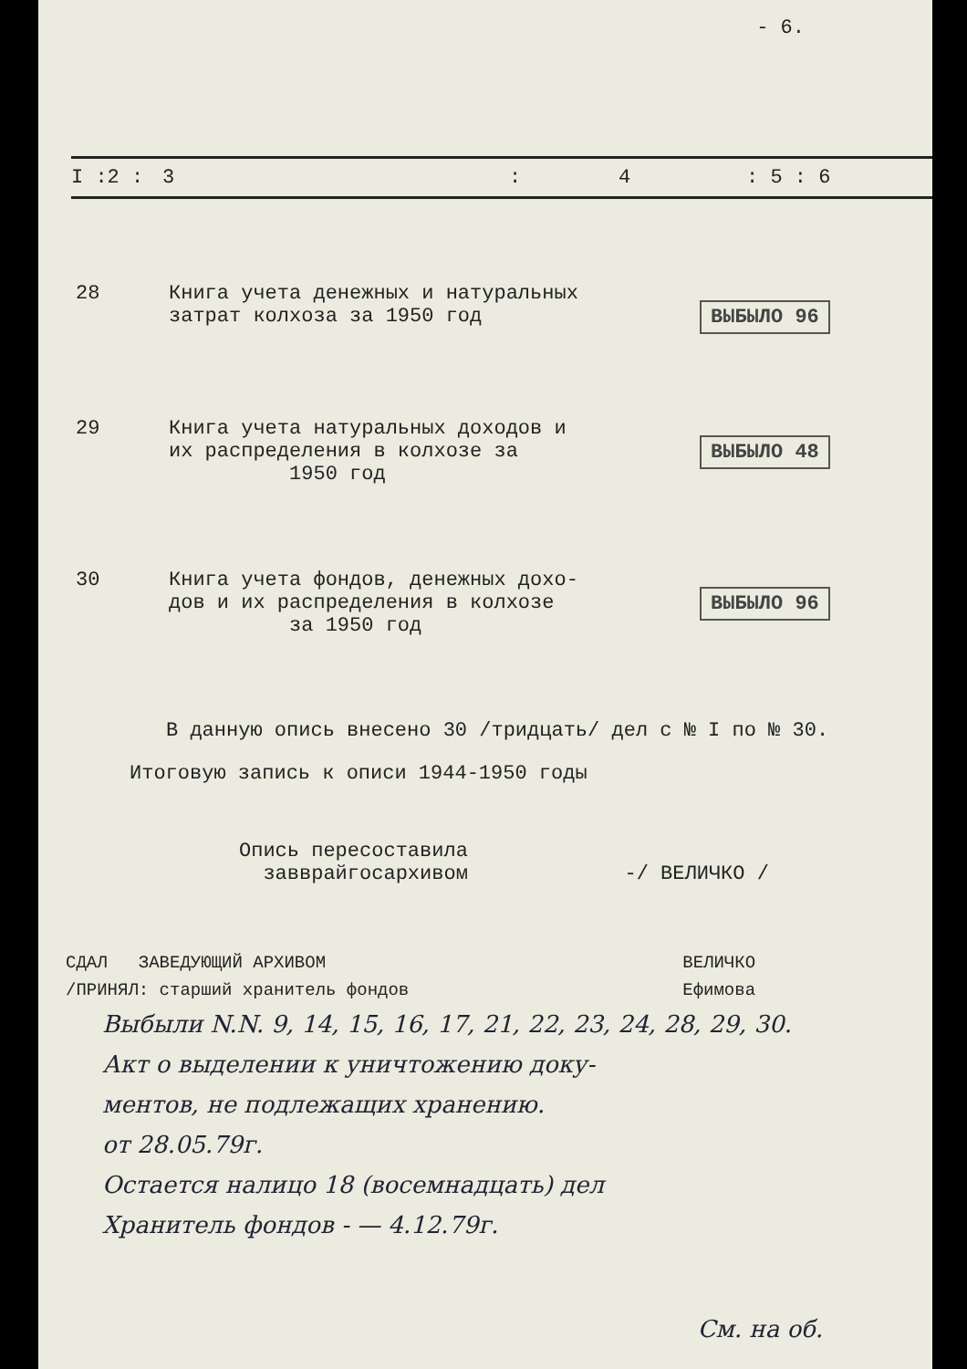- 6.
| I :2 : | 3 | : | 4 | : 5 : 6 |
| --- | --- | --- | --- | --- |
| 28 | Книга учета денежных и натуральных затрат колхоза за 1950 год | ВЫБЫЛО 96 |
| 29 | Книга учета натуральных доходов и их распределения в колхозе за 1950 год | ВЫБЫЛО 48 |
| 30 | Книга учета фондов, денежных дохо- дов и их распределения в колхозе за 1950 год | ВЫБЫЛО 96 |
В данную опись внесено 30 /тридцать/ дел с № I по № 30.
Итоговую запись к описи 1944-1950 годы
Опись пересоставила
завврайгосархивом -/ ВЕЛИЧКО /
| СДАЛ ЗАВЕДУЮЩИЙ АРХИВОМ | | ВЕЛИЧКО |
| /ПРИНЯЛ: старший хранитель фондов | | Ефимова |
Выбыли N.N. 9, 14, 15, 16, 17, 21, 22, 23, 24, 28, 29, 30.
Акт о выделении к уничтожению доку-
ментов, не подлежащих хранению.
от 28.05.79г.
Остается налицо 18 (восемнадцать) дел
Хранитель фондов - — 4.12.79г.
См. на об.